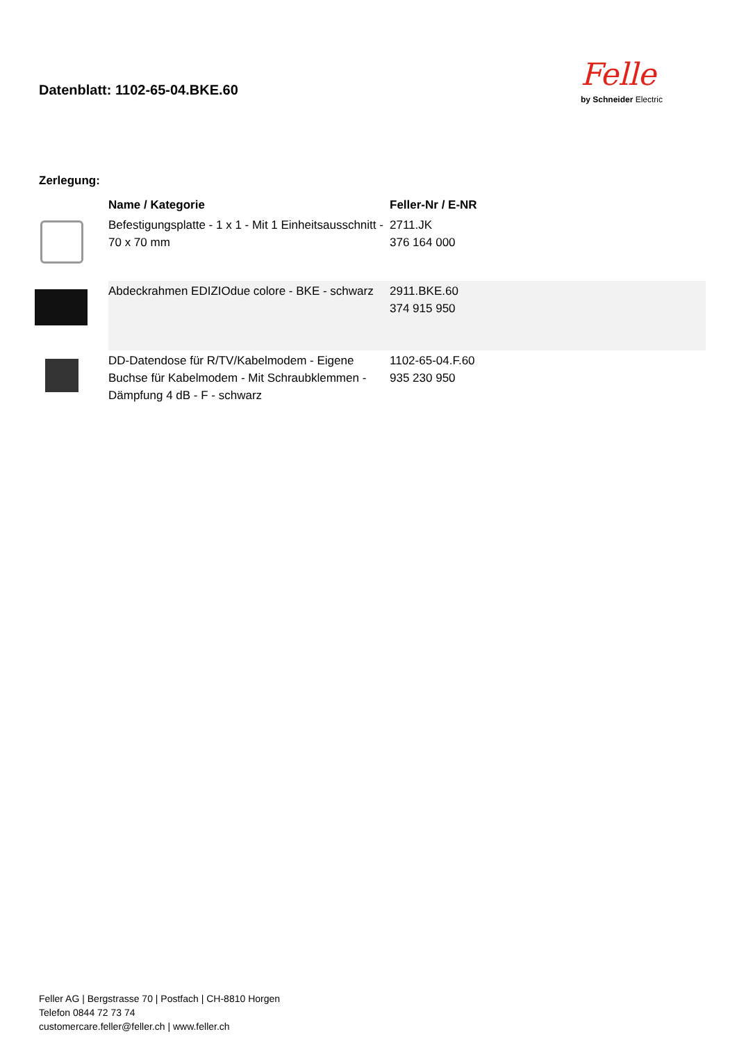Felle
by Schneider Electric
Datenblatt: 1102-65-04.BKE.60
Zerlegung:
| | Name / Kategorie | Feller-Nr / E-NR |
| --- | --- | --- |
| | Befestigungsplatte - 1 x 1 - Mit 1 Einheitsausschnitt - 70 x 70 mm | 2711.JK 376 164 000 |
| | Abdeckrahmen EDIZIOdue colore - BKE - schwarz | 2911.BKE.60 374 915 950 |
| | DD-Datendose für R/TV/Kabelmodem - Eigene Buchse für Kabelmodem - Mit Schraubklemmen - Dämpfung 4 dB - F - schwarz | 1102-65-04.F.60 935 230 950 |
Feller AG | Bergstrasse 70 | Postfach | CH-8810 Horgen
Telefon 0844 72 73 74
customercare.feller@feller.ch | www.feller.ch